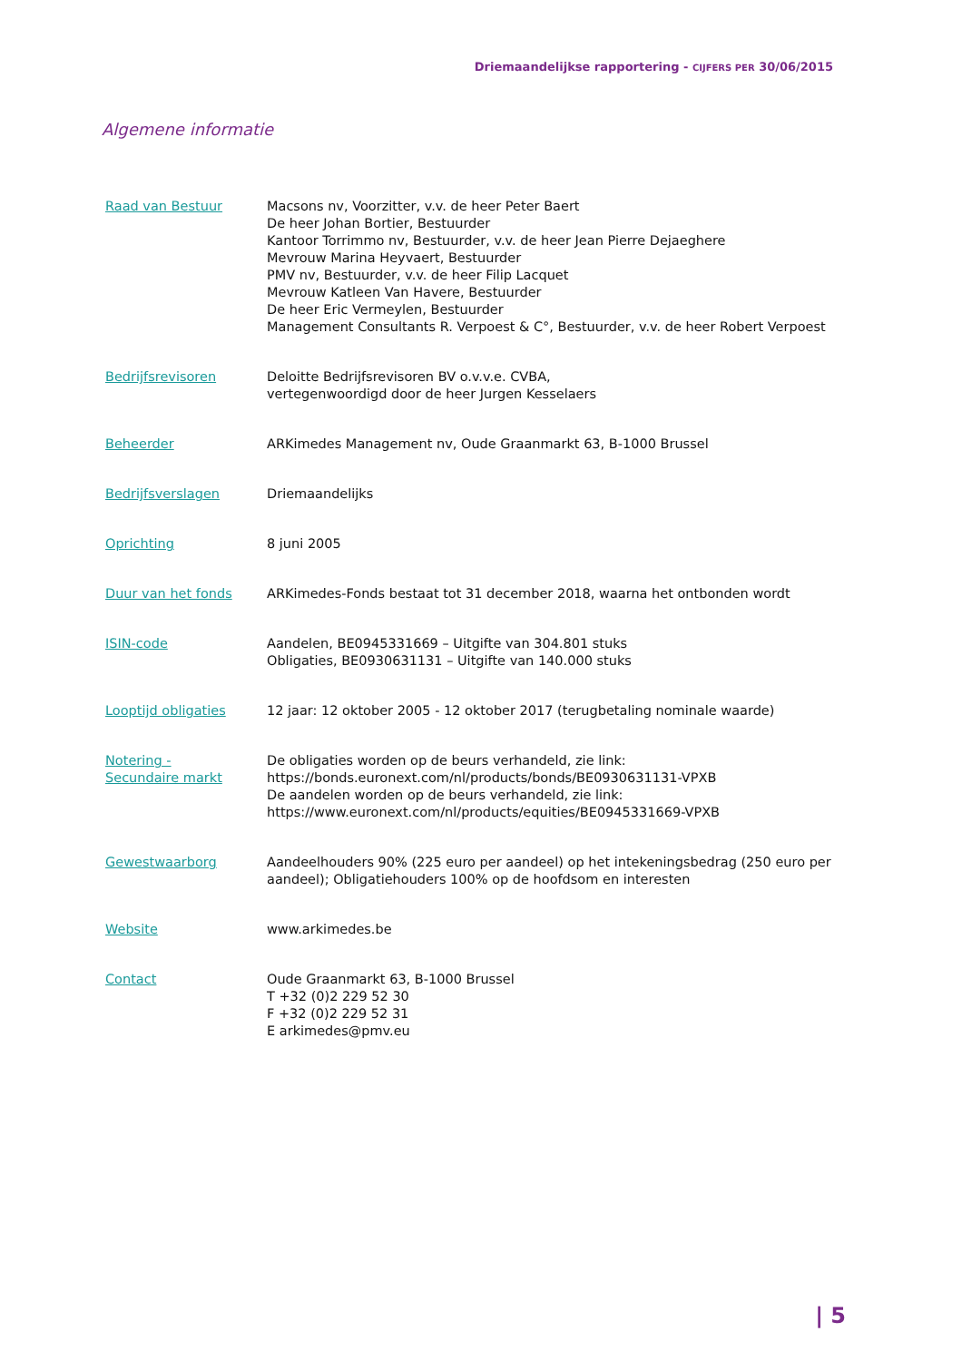Driemaandelijkse rapportering - CIJFERS PER 30/06/2015
Algemene informatie
| Raad van Bestuur | Macsons nv, Voorzitter, v.v. de heer Peter Baert De heer Johan Bortier, Bestuurder Kantoor Torrimmo nv, Bestuurder, v.v. de heer Jean Pierre Dejaeghere Mevrouw Marina Heyvaert, Bestuurder PMV nv, Bestuurder, v.v. de heer Filip Lacquet Mevrouw Katleen Van Havere, Bestuurder De heer Eric Vermeylen, Bestuurder Management Consultants R. Verpoest & C°, Bestuurder, v.v. de heer Robert Verpoest |
| Bedrijfsrevisoren | Deloitte Bedrijfsrevisoren BV o.v.v.e. CVBA, vertegenwoordigd door de heer Jurgen Kesselaers |
| Beheerder | ARKimedes Management nv, Oude Graanmarkt 63, B-1000 Brussel |
| Bedrijfsverslagen | Driemaandelijks |
| Oprichting | 8 juni 2005 |
| Duur van het fonds | ARKimedes-Fonds bestaat tot 31 december 2018, waarna het ontbonden wordt |
| ISIN-code | Aandelen, BE0945331669 – Uitgifte van 304.801 stuks Obligaties, BE0930631131 – Uitgifte van 140.000 stuks |
| Looptijd obligaties | 12 jaar: 12 oktober 2005 - 12 oktober 2017 (terugbetaling nominale waarde) |
| Notering - Secundaire markt | De obligaties worden op de beurs verhandeld, zie link: https://bonds.euronext.com/nl/products/bonds/BE0930631131-VPXB De aandelen worden op de beurs verhandeld, zie link: https://www.euronext.com/nl/products/equities/BE0945331669-VPXB |
| Gewestwaarborg | Aandeelhouders 90% (225 euro per aandeel) op het intekeningsbedrag (250 euro per aandeel); Obligatiehouders 100% op de hoofdsom en interesten |
| Website | www.arkimedes.be |
| Contact | Oude Graanmarkt 63, B-1000 Brussel T +32 (0)2 229 52 30 F +32 (0)2 229 52 31 E arkimedes@pmv.eu |
| 5